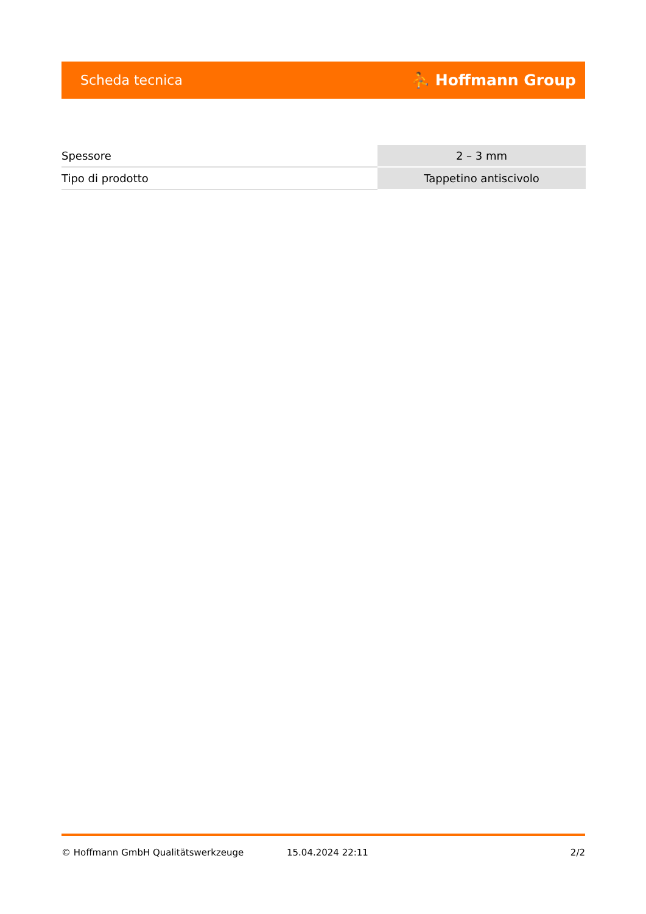Scheda tecnica ⛹ Hoffmann Group
| Spessore | 2 – 3 mm |
| Tipo di prodotto | Tappetino antiscivolo |
© Hoffmann GmbH Qualitätswerkzeuge 15.04.2024 22:11 2/2